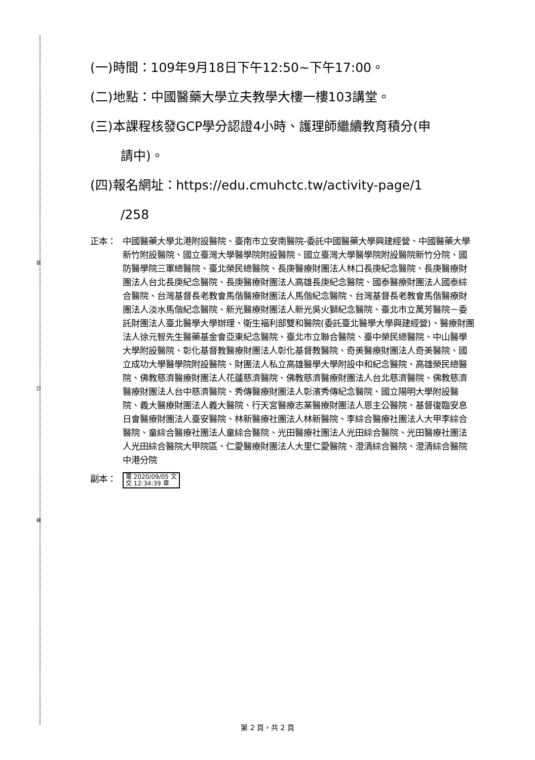裝
訂
線
(一)時間：109年9月18日下午12:50~下午17:00。
(二)地點：中國醫藥大學立夫教學大樓一樓103講堂。
(三)本課程核發GCP學分認證4小時、護理師繼續教育積分(申
請中)。
(四)報名網址：https://edu.cmuhctc.tw/activity-page/1
/258
正本： 中國醫藥大學北港附設醫院、臺南市立安南醫院-委託中國醫藥大學興建經營、中國醫藥大學新竹附設醫院、國立臺灣大學醫學院附設醫院、國立臺灣大學醫學院附設醫院新竹分院、國防醫學院三軍總醫院、臺北榮民總醫院、長庚醫療財團法人林口長庚紀念醫院、長庚醫療財團法人台北長庚紀念醫院、長庚醫療財團法人高雄長庚紀念醫院、國泰醫療財團法人國泰綜合醫院、台灣基督長老教會馬偕醫療財團法人馬偕紀念醫院、台灣基督長老教會馬偕醫療財團法人淡水馬偕紀念醫院、新光醫療財團法人新光吳火獅紀念醫院、臺北市立萬芳醫院－委託財團法人臺北醫學大學辦理、衛生福利部雙和醫院(委託臺北醫學大學興建經營)、醫療財團法人徐元智先生醫藥基金會亞東紀念醫院、臺北市立聯合醫院、臺中榮民總醫院、中山醫學大學附設醫院、彰化基督教醫療財團法人彰化基督教醫院、奇美醫療財團法人奇美醫院、國立成功大學醫學院附設醫院、財團法人私立高雄醫學大學附設中和紀念醫院、高雄榮民總醫院、佛教慈濟醫療財團法人花蓮慈濟醫院、佛教慈濟醫療財團法人台北慈濟醫院、佛教慈濟醫療財團法人台中慈濟醫院、秀傳醫療財團法人彰濱秀傳紀念醫院、國立陽明大學附設醫院、義大醫療財團法人義大醫院、行天宮醫療志業醫療財團法人恩主公醫院、基督復臨安息日會醫療財團法人臺安醫院、林新醫療社團法人林新醫院、李綜合醫療社團法人大甲李綜合醫院、童綜合醫療社團法人童綜合醫院、光田醫療社團法人光田綜合醫院、光田醫療社團法人光田綜合醫院大甲院區、仁愛醫療財團法人大里仁愛醫院、澄清綜合醫院、澄清綜合醫院中港分院
副本：
電 2020/09/05 文
交 12:34:39 章
第 2 頁，共 2 頁